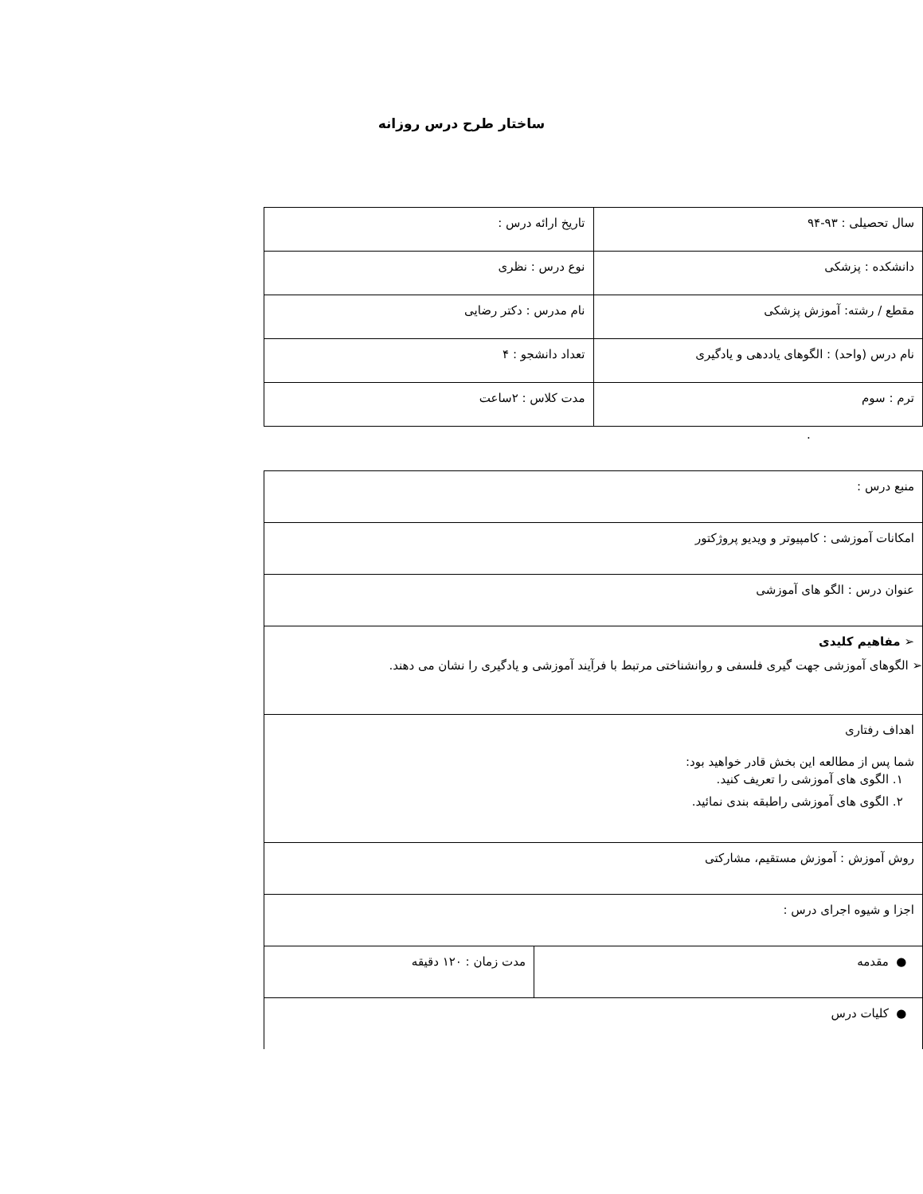ساختار طرح درس روزانه
| سال تحصیلی : ۹۳-۹۴ | تاریخ ارائه درس : |
| دانشکده : پزشکی | نوع درس : نظری |
| مقطع / رشته: آموزش پزشکی | نام مدرس : دکتر رضایی |
| نام درس (واحد) : الگوهای یاددهی و یادگیری | تعداد دانشجو : ۴ |
| ترم : سوم | مدت کلاس : ۲ساعت |
.
| منبع درس : | |
| امکانات آموزشی : کامپیوتر و ویدیو پروژکتور | |
| عنوان درس : الگو های آموزشی | |
| ➢ مفاهیم کلیدی ➢ الگوهای آموزشی جهت گیری فلسفی و روانشناختی مرتبط با فرآیند آموزشی و یادگیری را نشان می دهند. | |
| اهداف رفتاری شما پس از مطالعه این بخش قادر خواهید بود: ۱. الگوی های آموزشی را تعریف کنید. ۲. الگوی های آموزشی راطبقه بندی نمائید. | |
| روش آموزش : آموزش مستقیم، مشارکتی | |
| اجزا و شیوه اجرای درس : | |
| ● مقدمه | مدت زمان : ۱۲۰ دقیقه |
| ● کلیات درس | |